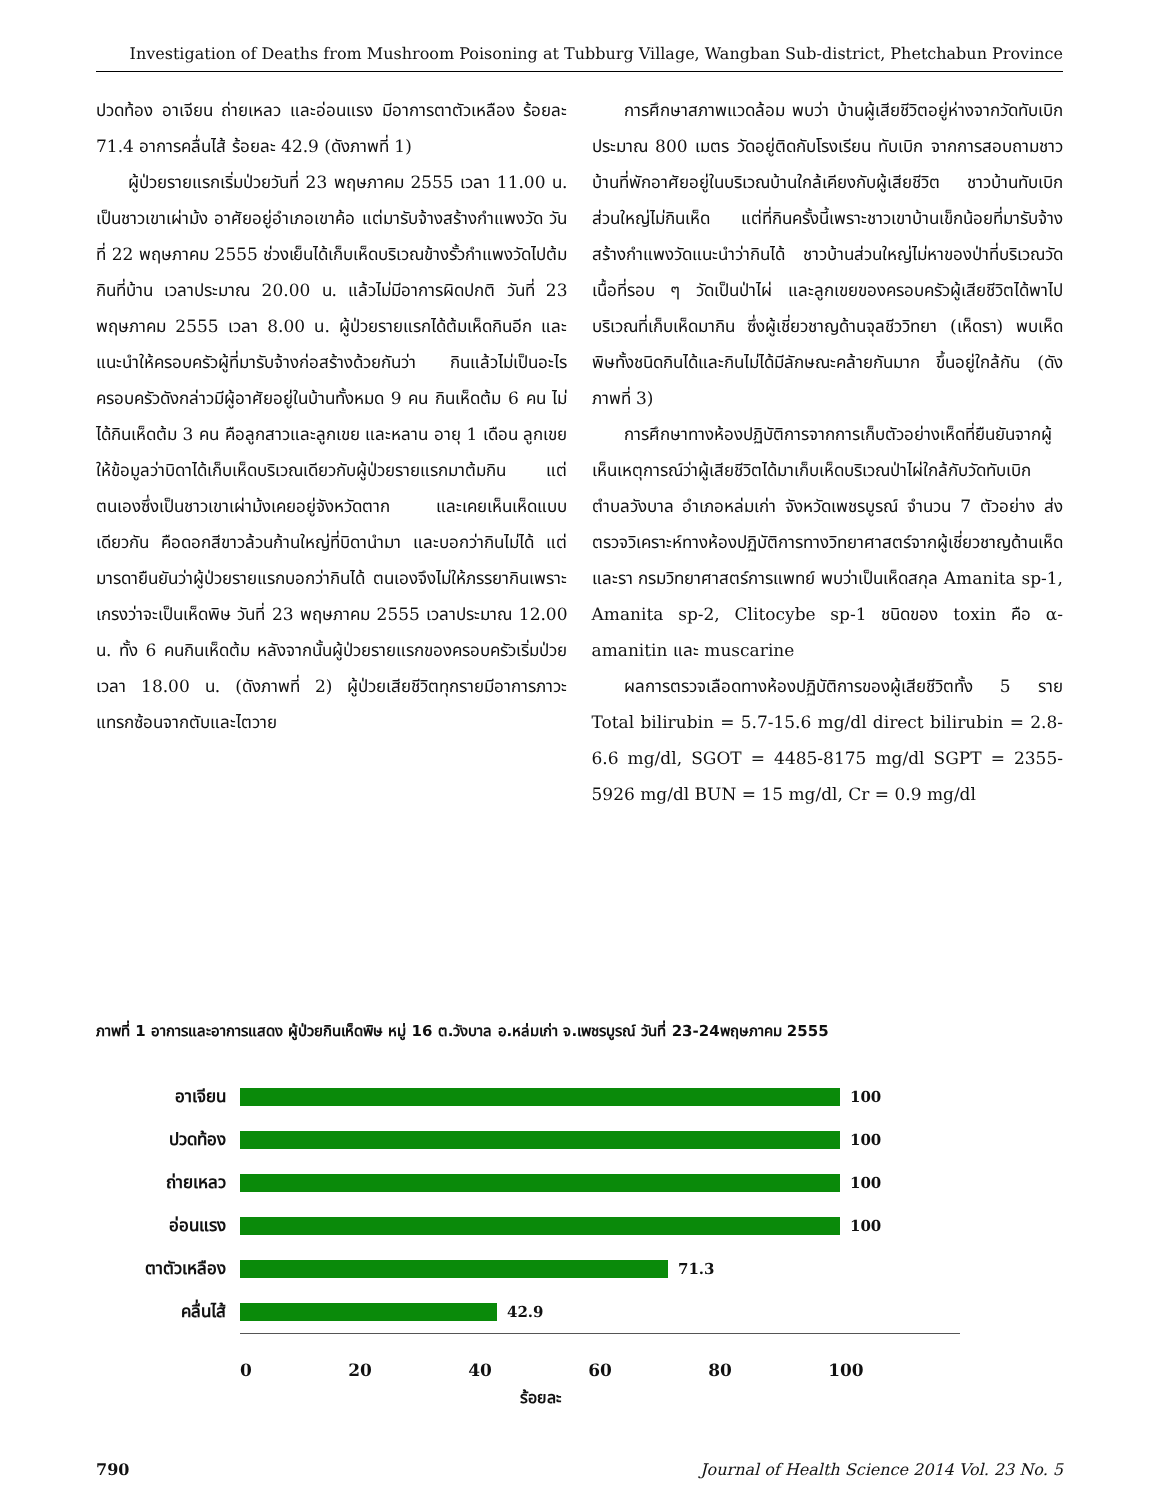Investigation of Deaths from Mushroom Poisoning at Tubburg Village, Wangban Sub-district, Phetchabun Province
ปวดท้อง อาเจียน ถ่ายเหลว และอ่อนแรง มีอาการตาตัวเหลือง ร้อยละ 71.4 อาการคลื่นไส้ ร้อยละ 42.9 (ดังภาพที่ 1)
ผู้ป่วยรายแรกเริ่มป่วยวันที่ 23 พฤษภาคม 2555 เวลา 11.00 น. เป็นชาวเขาเผ่าม้ง อาศัยอยู่อำเภอเขาค้อ แต่มารับจ้างสร้างกำแพงวัด วันที่ 22 พฤษภาคม 2555 ช่วงเย็นได้เก็บเห็ดบริเวณข้างรั้วกำแพงวัดไปต้มกินที่บ้าน เวลาประมาณ 20.00 น. แล้วไม่มีอาการผิดปกติ วันที่ 23 พฤษภาคม 2555 เวลา 8.00 น. ผู้ป่วยรายแรกได้ต้มเห็ดกินอีก และแนะนำให้ครอบครัวผู้ที่มารับจ้างก่อสร้างด้วยกันว่า กินแล้วไม่เป็นอะไร ครอบครัวดังกล่าวมีผู้อาศัยอยู่ในบ้านทั้งหมด 9 คน กินเห็ดต้ม 6 คน ไม่ได้กินเห็ดต้ม 3 คน คือลูกสาวและลูกเขย และหลาน อายุ 1 เดือน ลูกเขยให้ข้อมูลว่าบิดาได้เก็บเห็ดบริเวณเดียวกับผู้ป่วยรายแรกมาต้มกิน แต่ตนเองซึ่งเป็นชาวเขาเผ่าม้งเคยอยู่จังหวัดตาก และเคยเห็นเห็ดแบบเดียวกัน คือดอกสีขาวล้วนก้านใหญ่ที่บิดานำมา และบอกว่ากินไม่ได้ แต่มารดายืนยันว่าผู้ป่วยรายแรกบอกว่ากินได้ ตนเองจึงไม่ให้ภรรยากินเพราะเกรงว่าจะเป็นเห็ดพิษ วันที่ 23 พฤษภาคม 2555 เวลาประมาณ 12.00 น. ทั้ง 6 คนกินเห็ดต้ม หลังจากนั้นผู้ป่วยรายแรกของครอบครัวเริ่มป่วยเวลา 18.00 น. (ดังภาพที่ 2) ผู้ป่วยเสียชีวิตทุกรายมีอาการภาวะแทรกซ้อนจากตับและไตวาย
การศึกษาสภาพแวดล้อม พบว่า บ้านผู้เสียชีวิตอยู่ห่างจากวัดทับเบิก ประมาณ 800 เมตร วัดอยู่ติดกับโรงเรียน ทับเบิก จากการสอบถามชาวบ้านที่พักอาศัยอยู่ในบริเวณบ้านใกล้เคียงกับผู้เสียชีวิต ชาวบ้านทับเบิกส่วนใหญ่ไม่กินเห็ด แต่ที่กินครั้งนี้เพราะชาวเขาบ้านเข็กน้อยที่มารับจ้างสร้างกำแพงวัดแนะนำว่ากินได้ ชาวบ้านส่วนใหญ่ไม่หาของป่าที่บริเวณวัด เนื้อที่รอบ ๆ วัดเป็นป่าไผ่ และลูกเขยของครอบครัวผู้เสียชีวิตได้พาไปบริเวณที่เก็บเห็ดมากิน ซึ่งผู้เชี่ยวชาญด้านจุลชีววิทยา (เห็ดรา) พบเห็ดพิษทั้งชนิดกินได้และกินไม่ได้มีลักษณะคล้ายกันมาก ขึ้นอยู่ใกล้กัน (ดังภาพที่ 3)
การศึกษาทางห้องปฏิบัติการจากการเก็บตัวอย่างเห็ดที่ยืนยันจากผู้เห็นเหตุการณ์ว่าผู้เสียชีวิตได้มาเก็บเห็ดบริเวณป่าไผ่ใกล้กับวัดทับเบิก ตำบลวังบาล อำเภอหล่มเก่า จังหวัดเพชรบูรณ์ จำนวน 7 ตัวอย่าง ส่งตรวจวิเคราะห์ทางห้องปฏิบัติการทางวิทยาศาสตร์จากผู้เชี่ยวชาญด้านเห็ดและรา กรมวิทยาศาสตร์การแพทย์ พบว่าเป็นเห็ดสกุล Amanita sp-1, Amanita sp-2, Clitocybe sp-1 ชนิดของ toxin คือ α-amanitin และ muscarine
ผลการตรวจเลือดทางห้องปฏิบัติการของผู้เสียชีวิตทั้ง 5 ราย Total bilirubin = 5.7-15.6 mg/dl direct bilirubin = 2.8-6.6 mg/dl, SGOT = 4485-8175 mg/dl SGPT = 2355-5926 mg/dl BUN = 15 mg/dl, Cr = 0.9 mg/dl
ภาพที่ 1 อาการและอาการแสดง ผู้ป่วยกินเห็ดพิษ หมู่ 16 ต.วังบาล อ.หล่มเก่า จ.เพชรบูรณ์ วันที่ 23-24พฤษภาคม 2555
อาเจียน 100
ปวดท้อง 100
ถ่ายเหลว 100
อ่อนแรง 100
ตาตัวเหลือง 71.3
คลื่นไส้ 42.9
0 20 40 60 80 100
ร้อยละ
790 Journal of Health Science 2014 Vol. 23 No. 5